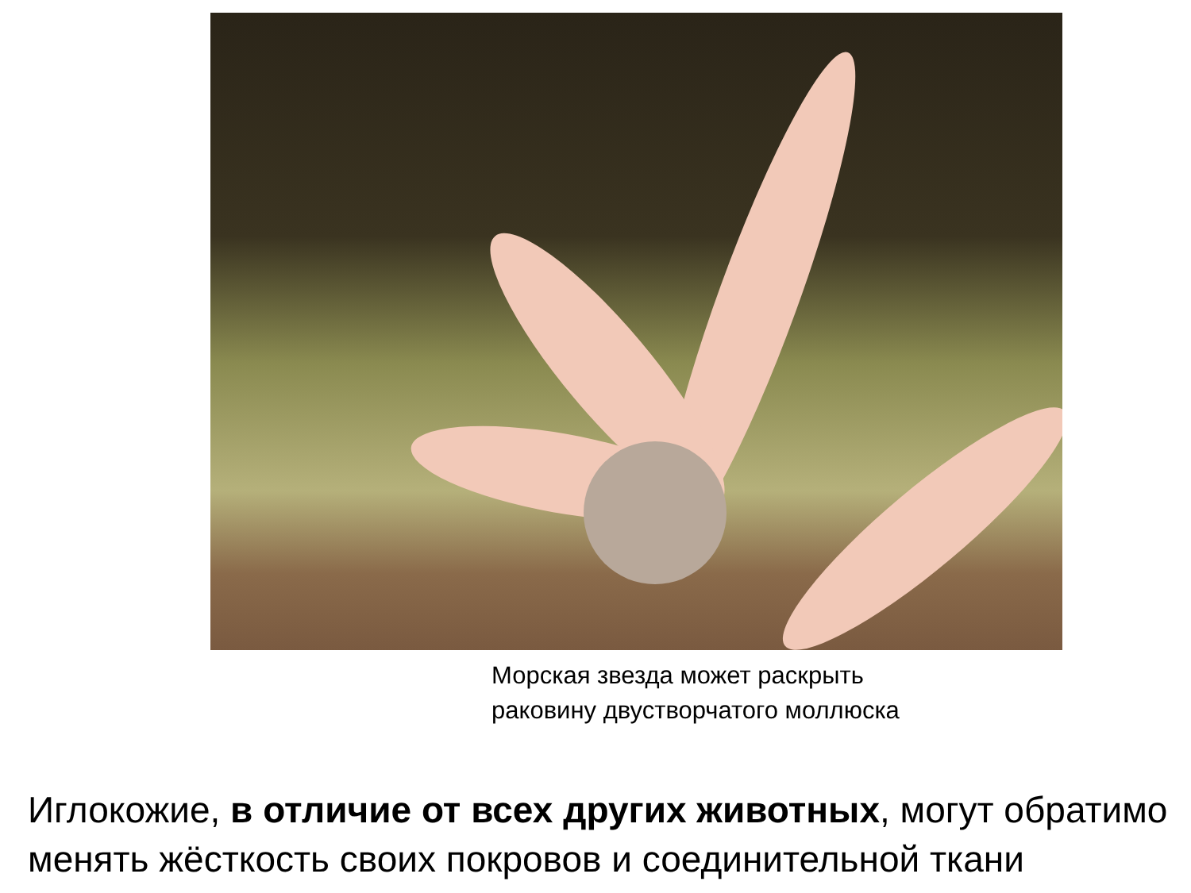Морская звезда может раскрыть
раковину двустворчатого моллюска
Иглокожие, в отличие от всех других животных, могут обратимо менять жёсткость своих покровов и соединительной ткани